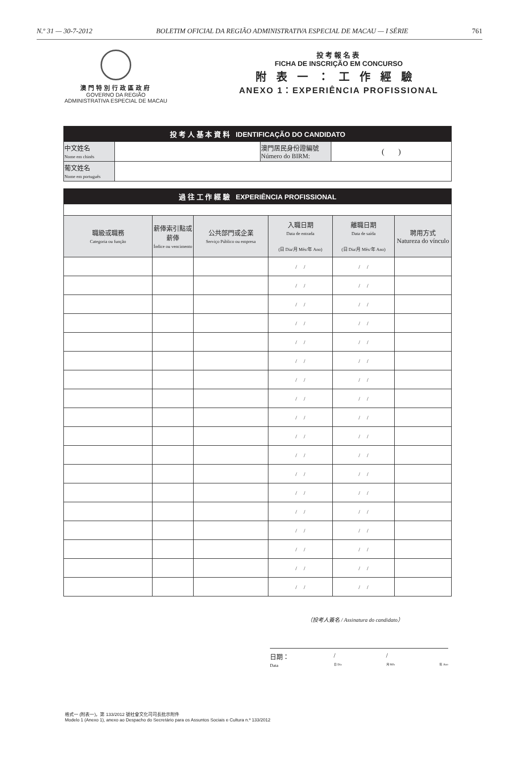N.º 31 — 30-7-2012 BOLETIM OFICIAL DA REGIÃO ADMINISTRATIVA ESPECIAL DE MACAU — I SÉRIE 761
澳門特別行政區政府
GOVERNO DA REGIÃO
ADMINISTRATIVA ESPECIAL DE MACAU
投考報名表
FICHA DE INSCRIÇÃO EM CONCURSO
附表一：工作經驗
ANEXO 1：EXPERIÊNCIA PROFISSIONAL
| 投 考 人 基 本 資 料 IDENTIFICAÇÃO DO CANDIDATO | | | |
| 中文姓名 Nome em chinês | | 澳門居民身份證編號 Número do BIRM: | ( ) |
| 葡文姓名 Nome em português | | | |
| 過 往 工 作 經 驗 EXPERIÊNCIA PROFISSIONAL | | | | | |
| 職級或職務 Categoria ou função | 薪俸索引點或薪俸 Índice ou vencimento | 公共部門或企業 Serviço Público ou empresa | 入職日期 Data de entrada (日 Dia/月 Mês/年 Ano) | 離職日期 Data de saída (日 Dia/月 Mês/年 Ano) | 聘用方式 Natureza do vínculo |
| | | | / / | / / | |
| | | | / / | / / | |
| | | | / / | / / | |
| | | | / / | / / | |
| | | | / / | / / | |
| | | | / / | / / | |
| | | | / / | / / | |
| | | | / / | / / | |
| | | | / / | / / | |
| | | | / / | / / | |
| | | | / / | / / | |
| | | | / / | / / | |
| | | | / / | / / | |
| | | | / / | / / | |
| | | | / / | / / | |
| | | | / / | / / | |
| | | | / / | / / | |
| | | | / / | / / | |
（投考人簽名 / Assinatura do candidato）
日期：
Data /
日 Dia /
月 Mês
年 Ano
格式一 (附表一)，第 133/2012 號社會文化司司長批示附件
Modelo 1 (Anexo 1), anexo ao Despacho do Secretário para os Assuntos Sociais e Cultura n.º 133/2012